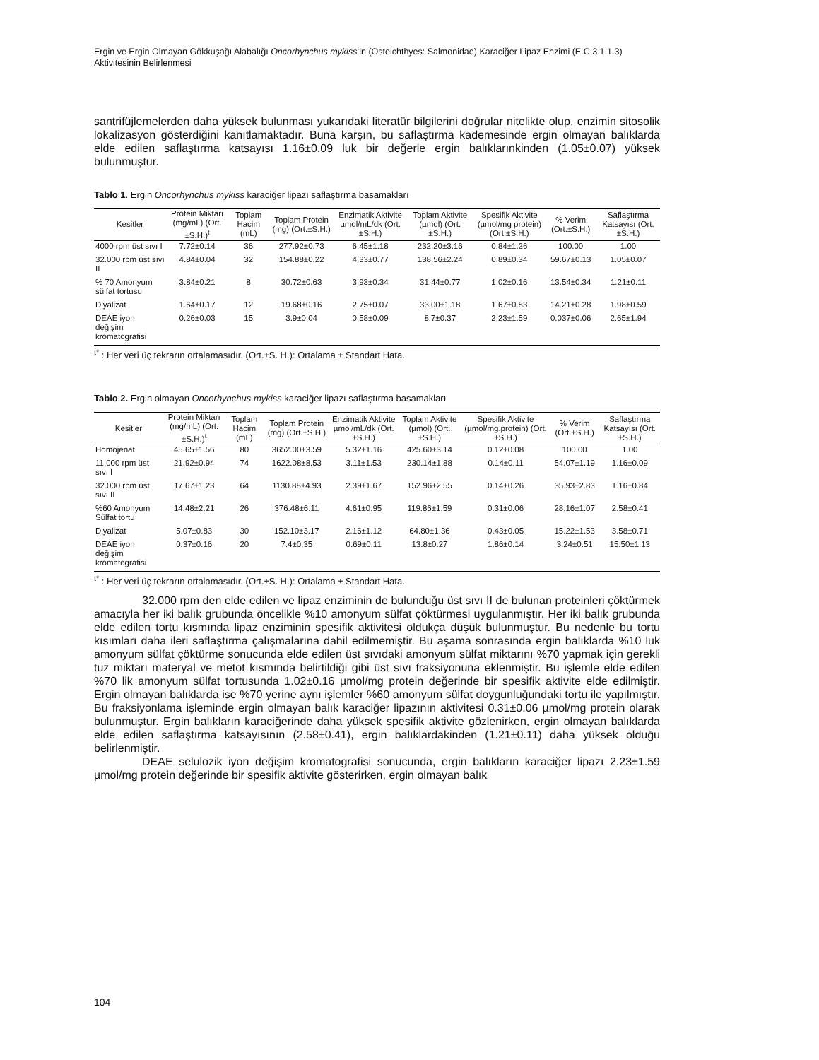Ergin ve Ergin Olmayan Gökkuşağı Alabalığı Oncorhynchus mykiss’in (Osteichthyes: Salmonidae) Karaciğer Lipaz Enzimi (E.C 3.1.1.3) Aktivitesinin Belirlenmesi
santrifüjlemelerden daha yüksek bulunması yukarıdaki literatür bilgilerini doğrular nitelikte olup, enzimin sitosolik lokalizasyon gösterdiğini kanıtlamaktadır. Buna karşın, bu saflaştırma kademesinde ergin olmayan balıklarda elde edilen saflaştırma katsayısı 1.16±0.09 luk bir değerle ergin balıklarınkinden (1.05±0.07) yüksek bulunmuştur.
Tablo 1. Ergin Oncorhynchus mykiss karaciğer lipazı saflaştırma basamakları
| Kesitler | Protein Miktarı (mg/mL) (Ort.±S.H.)<sup>t</sup> | Toplam Hacim (mL) | Toplam Protein (mg) (Ort.±S.H.) | Enzimatik Aktivite µmol/mL/dk (Ort.±S.H.) | Toplam Aktivite (µmol) (Ort.±S.H.) | Spesifik Aktivite (µmol/mg protein) (Ort.±S.H.) | % Verim (Ort.±S.H.) | Saflaştırma Katsayısı (Ort.±S.H.) |
| --- | --- | --- | --- | --- | --- | --- | --- | --- |
| 4000 rpm üst sıvı I | 7.72±0.14 | 36 | 277.92±0.73 | 6.45±1.18 | 232.20±3.16 | 0.84±1.26 | 100.00 | 1.00 |
| 32.000 rpm üst sıvı II | 4.84±0.04 | 32 | 154.88±0.22 | 4.33±0.77 | 138.56±2.24 | 0.89±0.34 | 59.67±0.13 | 1.05±0.07 |
| % 70 Amonyum sülfat tortusu | 3.84±0.21 | 8 | 30.72±0.63 | 3.93±0.34 | 31.44±0.77 | 1.02±0.16 | 13.54±0.34 | 1.21±0.11 |
| Diyalizat | 1.64±0.17 | 12 | 19.68±0.16 | 2.75±0.07 | 33.00±1.18 | 1.67±0.83 | 14.21±0.28 | 1.98±0.59 |
| DEAE iyon değişim kromatografisi | 0.26±0.03 | 15 | 3.9±0.04 | 0.58±0.09 | 8.7±0.37 | 2.23±1.59 | 0.037±0.06 | 2.65±1.94 |
<sup>t*</sup> : Her veri üç tekrarın ortalamasıdır. (Ort.±S. H.): Ortalama ± Standart Hata.
Tablo 2. Ergin olmayan Oncorhynchus mykiss karaciğer lipazı saflaştırma basamakları
| Kesitler | Protein Miktarı (mg/mL) (Ort.±S.H.)<sup>t</sup> | Toplam Hacim (mL) | Toplam Protein (mg) (Ort.±S.H.) | Enzimatik Aktivite µmol/mL/dk (Ort.±S.H.) | Toplam Aktivite (µmol) (Ort.±S.H.) | Spesifik Aktivite (µmol/mg.protein) (Ort.±S.H.) | % Verim (Ort.±S.H.) | Saflaştırma Katsayısı (Ort.±S.H.) |
| --- | --- | --- | --- | --- | --- | --- | --- | --- |
| Homojenat | 45.65±1.56 | 80 | 3652.00±3.59 | 5.32±1.16 | 425.60±3.14 | 0.12±0.08 | 100.00 | 1.00 |
| 11.000 rpm üst sıvı I | 21.92±0.94 | 74 | 1622.08±8.53 | 3.11±1.53 | 230.14±1.88 | 0.14±0.11 | 54.07±1.19 | 1.16±0.09 |
| 32.000 rpm üst sıvı II | 17.67±1.23 | 64 | 1130.88±4.93 | 2.39±1.67 | 152.96±2.55 | 0.14±0.26 | 35.93±2.83 | 1.16±0.84 |
| %60 Amonyum Sülfat tortu | 14.48±2.21 | 26 | 376.48±6.11 | 4.61±0.95 | 119.86±1.59 | 0.31±0.06 | 28.16±1.07 | 2.58±0.41 |
| Diyalizat | 5.07±0.83 | 30 | 152.10±3.17 | 2.16±1.12 | 64.80±1.36 | 0.43±0.05 | 15.22±1.53 | 3.58±0.71 |
| DEAE iyon değişim kromatografisi | 0.37±0.16 | 20 | 7.4±0.35 | 0.69±0.11 | 13.8±0.27 | 1.86±0.14 | 3.24±0.51 | 15.50±1.13 |
<sup>t*</sup> : Her veri üç tekrarın ortalamasıdır. (Ort.±S. H.): Ortalama ± Standart Hata.
32.000 rpm den elde edilen ve lipaz enziminin de bulunduğu üst sıvı II de bulunan proteinleri çöktürmek amacıyla her iki balık grubunda öncelikle %10 amonyum sülfat çöktürmesi uygulanmıştır. Her iki balık grubunda elde edilen tortu kısmında lipaz enziminin spesifik aktivitesi oldukça düşük bulunmuştur. Bu nedenle bu tortu kısımları daha ileri saflaştırma çalışmalarına dahil edilmemiştir. Bu aşama sonrasında ergin balıklarda %10 luk amonyum sülfat çöktürme sonucunda elde edilen üst sıvıdaki amonyum sülfat miktarını %70 yapmak için gerekli tuz miktarı materyal ve metot kısmında belirtildiği gibi üst sıvı fraksiyonuna eklenmiştir. Bu işlemle elde edilen %70 lik amonyum sülfat tortusunda 1.02±0.16 µmol/mg protein değerinde bir spesifik aktivite elde edilmiştir. Ergin olmayan balıklarda ise %70 yerine aynı işlemler %60 amonyum sülfat doygunluğundaki tortu ile yapılmıştır. Bu fraksiyonlama işleminde ergin olmayan balık karaciğer lipazının aktivitesi 0.31±0.06 µmol/mg protein olarak bulunmuştur. Ergin balıkların karaciğerinde daha yüksek spesifik aktivite gözlenirken, ergin olmayan balıklarda elde edilen saflaştırma katsayısının (2.58±0.41), ergin balıklardakinden (1.21±0.11) daha yüksek olduğu belirlenmiştir.
DEAE selulozik iyon değişim kromatografisi sonucunda, ergin balıkların karaciğer lipazı 2.23±1.59 µmol/mg protein değerinde bir spesifik aktivite gösterirken, ergin olmayan balık
104